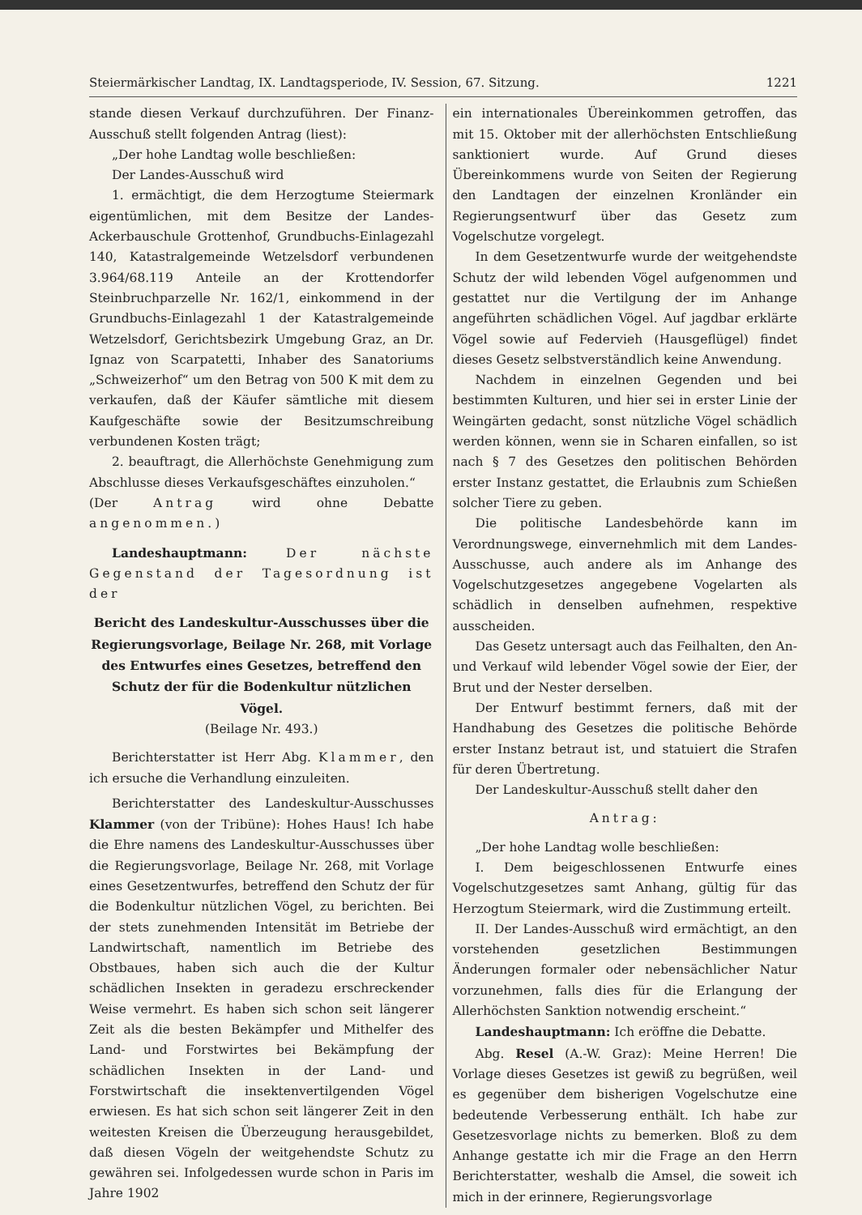Steiermärkischer Landtag, IX. Landtagsperiode, IV. Session, 67. Sitzung. 1221
stande diesen Verkauf durchzuführen. Der Finanz-Ausschuß stellt folgenden Antrag (liest):
„Der hohe Landtag wolle beschließen:
Der Landes-Ausschuß wird
1. ermächtigt, die dem Herzogtume Steiermark eigentümlichen, mit dem Besitze der Landes-Ackerbauschule Grottenhof, Grundbuchs-Einlagezahl 140, Katastralgemeinde Wetzelsdorf verbundenen 3.964/68.119 Anteile an der Krottendorfer Steinbruchparzelle Nr. 162/1, einkommend in der Grundbuchs-Einlagezahl 1 der Katastralgemeinde Wetzelsdorf, Gerichtsbezirk Umgebung Graz, an Dr. Ignaz von Scarpatetti, Inhaber des Sanatoriums „Schweizerhof“ um den Betrag von 500 K mit dem zu verkaufen, daß der Käufer sämtliche mit diesem Kaufgeschäfte sowie der Besitzumschreibung verbundenen Kosten trägt;
2. beauftragt, die Allerhöchste Genehmigung zum Abschlusse dieses Verkaufsgeschäftes einzuholen.“
(Der Antrag wird ohne Debatte angenommen.)
Landeshauptmann: Der nächste Gegenstand der Tagesordnung ist der
Bericht des Landeskultur-Ausschusses über die Regierungsvorlage, Beilage Nr. 268, mit Vorlage des Entwurfes eines Gesetzes, betreffend den Schutz der für die Bodenkultur nützlichen Vögel.
(Beilage Nr. 493.)
Berichterstatter ist Herr Abg. Klammer, den ich ersuche die Verhandlung einzuleiten.
Berichterstatter des Landeskultur-Ausschusses Klammer (von der Tribüne): Hohes Haus! Ich habe die Ehre namens des Landeskultur-Ausschusses über die Regierungsvorlage, Beilage Nr. 268, mit Vorlage eines Gesetzentwurfes, betreffend den Schutz der für die Bodenkultur nützlichen Vögel, zu berichten. Bei der stets zunehmenden Intensität im Betriebe der Landwirtschaft, namentlich im Betriebe des Obstbaues, haben sich auch die der Kultur schädlichen Insekten in geradezu erschreckender Weise vermehrt. Es haben sich schon seit längerer Zeit als die besten Bekämpfer und Mithelfer des Land- und Forstwirtes bei Bekämpfung der schädlichen Insekten in der Land- und Forstwirtschaft die insektenvertilgenden Vögel erwiesen. Es hat sich schon seit längerer Zeit in den weitesten Kreisen die Überzeugung herausgebildet, daß diesen Vögeln der weitgehendste Schutz zu gewähren sei. Infolgedessen wurde schon in Paris im Jahre 1902
ein internationales Übereinkommen getroffen, das mit 15. Oktober mit der allerhöchsten Entschließung sanktioniert wurde. Auf Grund dieses Übereinkommens wurde von Seiten der Regierung den Landtagen der einzelnen Kronländer ein Regierungsentwurf über das Gesetz zum Vogelschutze vorgelegt.
In dem Gesetzentwurfe wurde der weitgehendste Schutz der wild lebenden Vögel aufgenommen und gestattet nur die Vertilgung der im Anhange angeführten schädlichen Vögel. Auf jagdbar erklärte Vögel sowie auf Federvieh (Hausgeflügel) findet dieses Gesetz selbstverständlich keine Anwendung.
Nachdem in einzelnen Gegenden und bei bestimmten Kulturen, und hier sei in erster Linie der Weingärten gedacht, sonst nützliche Vögel schädlich werden können, wenn sie in Scharen einfallen, so ist nach § 7 des Gesetzes den politischen Behörden erster Instanz gestattet, die Erlaubnis zum Schießen solcher Tiere zu geben.
Die politische Landesbehörde kann im Verordnungswege, einvernehmlich mit dem Landes-Ausschusse, auch andere als im Anhange des Vogelschutzgesetzes angegebene Vogelarten als schädlich in denselben aufnehmen, respektive ausscheiden.
Das Gesetz untersagt auch das Feilhalten, den An- und Verkauf wild lebender Vögel sowie der Eier, der Brut und der Nester derselben.
Der Entwurf bestimmt ferners, daß mit der Handhabung des Gesetzes die politische Behörde erster Instanz betraut ist, und statuiert die Strafen für deren Übertretung.
Der Landeskultur-Ausschuß stellt daher den
Antrag:
„Der hohe Landtag wolle beschließen:
I. Dem beigeschlossenen Entwurfe eines Vogelschutzgesetzes samt Anhang, gültig für das Herzogtum Steiermark, wird die Zustimmung erteilt.
II. Der Landes-Ausschuß wird ermächtigt, an den vorstehenden gesetzlichen Bestimmungen Änderungen formaler oder nebensächlicher Natur vorzunehmen, falls dies für die Erlangung der Allerhöchsten Sanktion notwendig erscheint.“
Landeshauptmann: Ich eröffne die Debatte.
Abg. Resel (A.-W. Graz): Meine Herren! Die Vorlage dieses Gesetzes ist gewiß zu begrüßen, weil es gegenüber dem bisherigen Vogelschutze eine bedeutende Verbesserung enthält. Ich habe zur Gesetzesvorlage nichts zu bemerken. Bloß zu dem Anhange gestatte ich mir die Frage an den Herrn Berichterstatter, weshalb die Amsel, die soweit ich mich in der erinnere, Regierungsvorlage